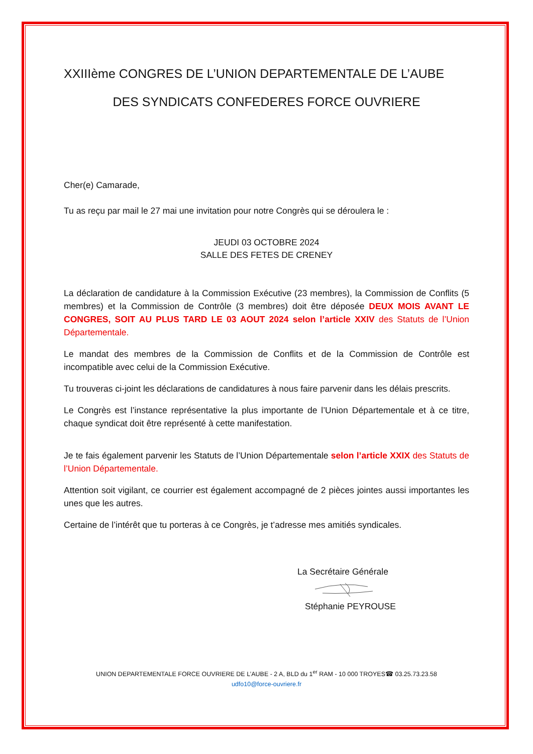XXIIIème CONGRES DE L’UNION DEPARTEMENTALE DE L’AUBE
DES SYNDICATS CONFEDERES FORCE OUVRIERE
Cher(e) Camarade,
Tu as reçu par mail le 27 mai une invitation pour notre Congrès qui se déroulera le :
JEUDI 03 OCTOBRE 2024
SALLE DES FETES DE CRENEY
La déclaration de candidature à la Commission Exécutive (23 membres), la Commission de Conflits (5 membres) et la Commission de Contrôle (3 membres) doit être déposée DEUX MOIS AVANT LE CONGRES, SOIT AU PLUS TARD LE 03 AOUT 2024 selon l’article XXIV des Statuts de l’Union Départementale.
Le mandat des membres de la Commission de Conflits et de la Commission de Contrôle est incompatible avec celui de la Commission Exécutive.
Tu trouveras ci-joint les déclarations de candidatures à nous faire parvenir dans les délais prescrits.
Le Congrès est l’instance représentative la plus importante de l’Union Départementale et à ce titre, chaque syndicat doit être représenté à cette manifestation.
Je te fais également parvenir les Statuts de l’Union Départementale selon l’article XXIX des Statuts de l’Union Départementale.
Attention soit vigilant, ce courrier est également accompagné de 2 pièces jointes aussi importantes les unes que les autres.
Certaine de l’intérêt que tu porteras à ce Congrès, je t’adresse mes amitiés syndicales.
La Secrétaire Générale
Stéphanie PEYROUSE
UNION DEPARTEMENTALE FORCE OUVRIERE DE L’AUBE - 2 A, BLD du 1<sup>er</sup> RAM - 10 000 TROYES☎ 03.25.73.23.58
udfo10@force-ouvriere.fr